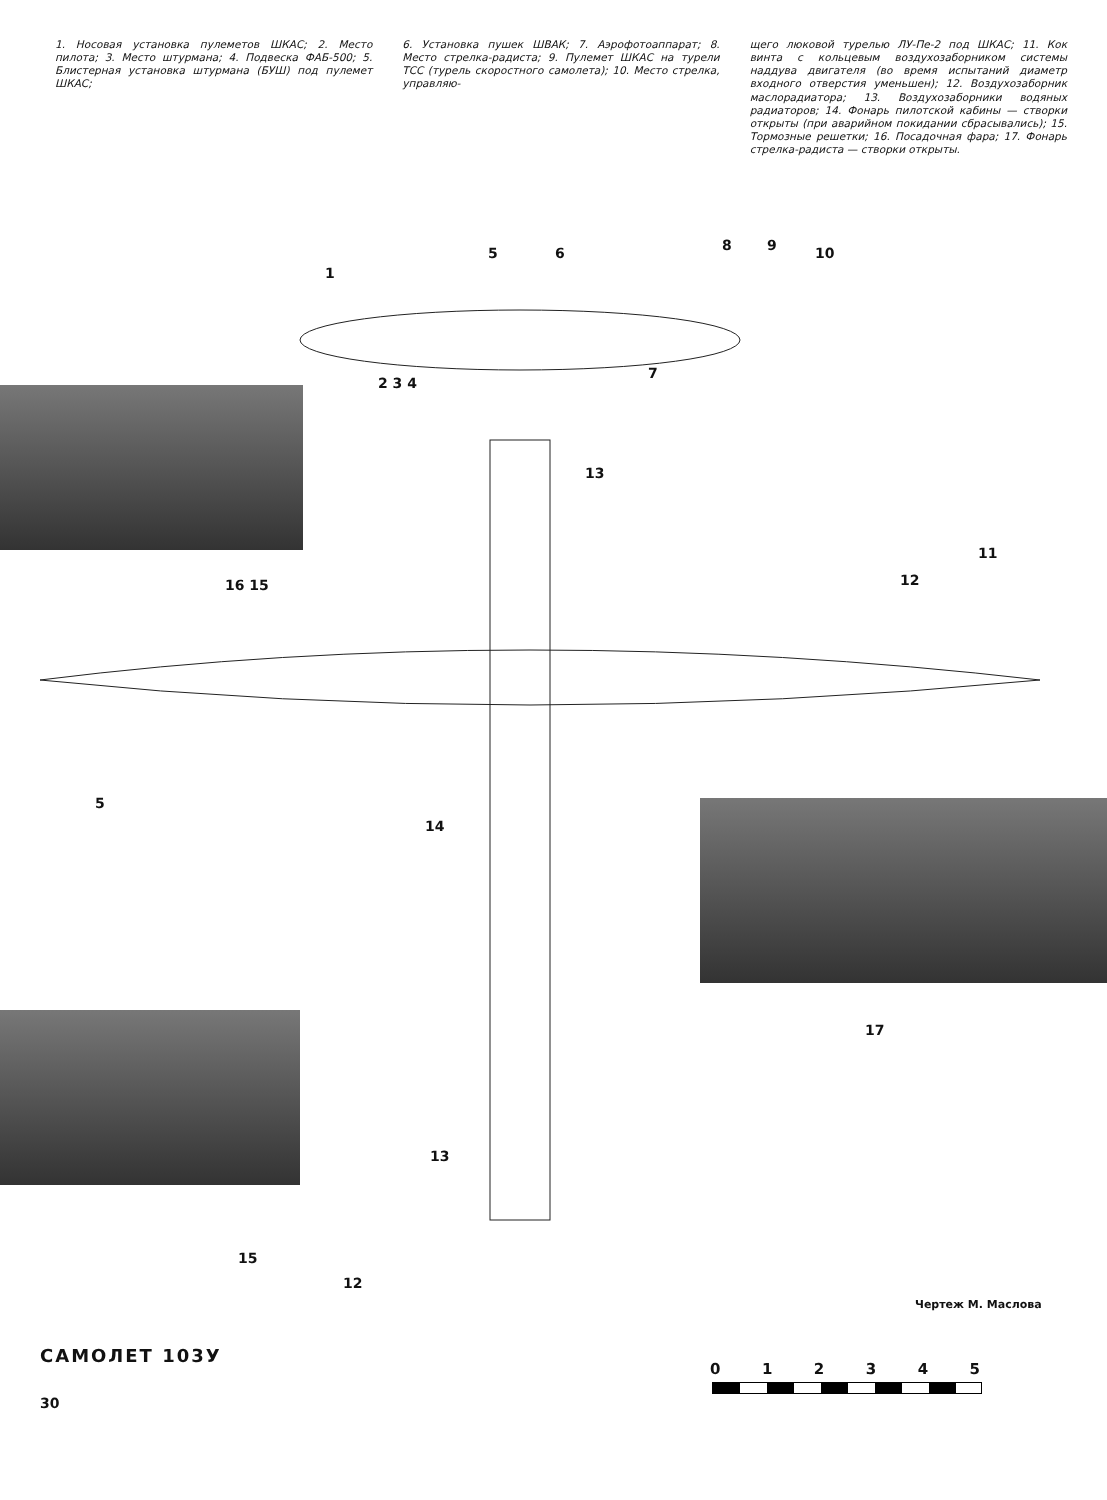1. Носовая установка пулеметов ШКАС; 2. Место пилота; 3. Место штурмана; 4. Подвеска ФАБ-500; 5. Блистерная установка штурмана (БУШ) под пулемет ШКАС;
6. Установка пушек ШВАК; 7. Аэрофотоаппарат; 8. Место стрелка-радиста; 9. Пулемет ШКАС на турели ТСС (турель скоростного самолета); 10. Место стрелка, управляю-
щего люковой турелью ЛУ-Пе-2 под ШКАС; 11. Кок винта с кольцевым воздухозаборником системы наддува двигателя (во время испытаний диаметр входного отверстия уменьшен); 12. Воздухозаборник маслорадиатора; 13. Воздухозаборники водяных радиаторов; 14. Фонарь пилотской кабины — створки открыты (при аварийном покидании сбрасывались); 15. Тормозные решетки; 16. Посадочная фара; 17. Фонарь стрелка-радиста — створки открыты.
1
2 3 4
5 6
7
8 9 10
11
12
13
16 15
5
14
17
13
15
12
Чертеж М. Маслова
САМОЛЕТ 103У
012345
30